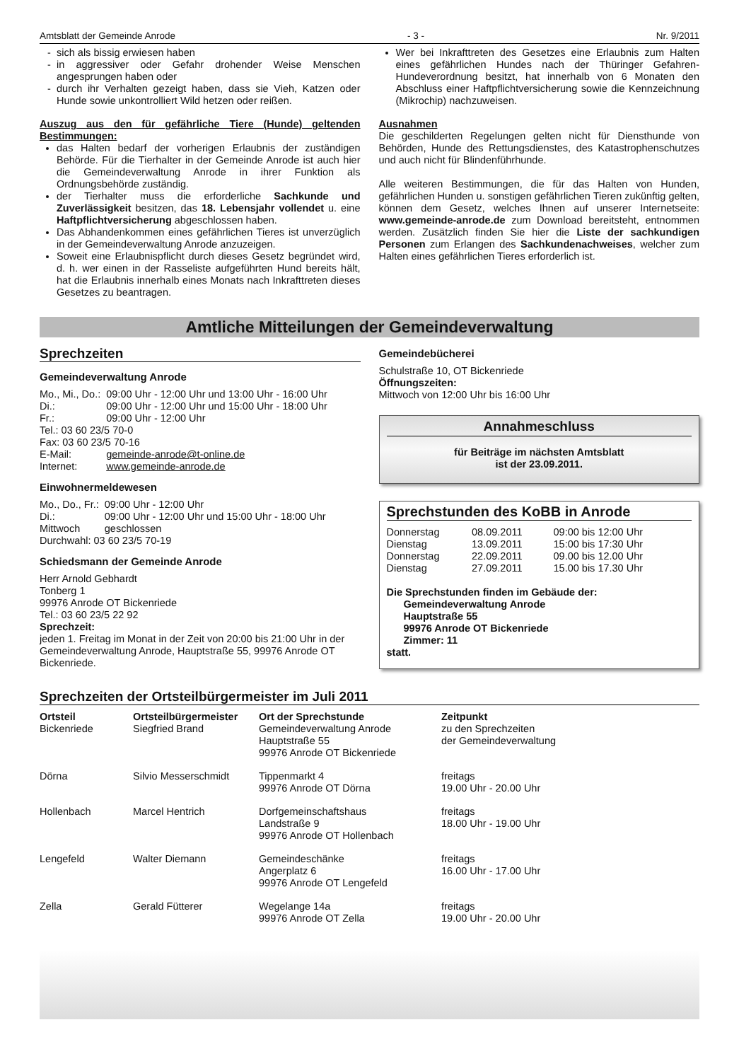Amtsblatt der Gemeinde Anrode - 3 - Nr. 9/2011
sich als bissig erwiesen haben
in aggressiver oder Gefahr drohender Weise Menschen angesprungen haben oder
durch ihr Verhalten gezeigt haben, dass sie Vieh, Katzen oder Hunde sowie unkontrolliert Wild hetzen oder reißen.
Auszug aus den für gefährliche Tiere (Hunde) geltenden Bestimmungen:
das Halten bedarf der vorherigen Erlaubnis der zuständigen Behörde. Für die Tierhalter in der Gemeinde Anrode ist auch hier die Gemeindeverwaltung Anrode in ihrer Funktion als Ordnungsbehörde zuständig.
der Tierhalter muss die erforderliche Sachkunde und Zuverlässigkeit besitzen, das 18. Lebensjahr vollendet u. eine Haftpflichtversicherung abgeschlossen haben.
Das Abhandenkommen eines gefährlichen Tieres ist unverzüglich in der Gemeindeverwaltung Anrode anzuzeigen.
Soweit eine Erlaubnispflicht durch dieses Gesetz begründet wird, d. h. wer einen in der Rasseliste aufgeführten Hund bereits hält, hat die Erlaubnis innerhalb eines Monats nach Inkrafttreten dieses Gesetzes zu beantragen.
Wer bei Inkrafttreten des Gesetzes eine Erlaubnis zum Halten eines gefährlichen Hundes nach der Thüringer Gefahren- Hundeverordnung besitzt, hat innerhalb von 6 Monaten den Abschluss einer Haftpflichtversicherung sowie die Kennzeichnung (Mikrochip) nachzuweisen.
Ausnahmen
Die geschilderten Regelungen gelten nicht für Diensthunde von Behörden, Hunde des Rettungsdienstes, des Katastrophenschutzes und auch nicht für Blindenführhunde.
Alle weiteren Bestimmungen, die für das Halten von Hunden, gefährlichen Hunden u. sonstigen gefährlichen Tieren zukünftig gelten, können dem Gesetz, welches Ihnen auf unserer Internetseite: www.gemeinde-anrode.de zum Download bereitsteht, entnommen werden. Zusätzlich finden Sie hier die Liste der sachkundigen Personen zum Erlangen des Sachkundenachweises, welcher zum Halten eines gefährlichen Tieres erforderlich ist.
Amtliche Mitteilungen der Gemeindeverwaltung
Sprechzeiten
Gemeindeverwaltung Anrode
| Mo., Mi., Do.: | 09:00 Uhr - 12:00 Uhr und 13:00 Uhr - 16:00 Uhr |
| Di.: | 09:00 Uhr - 12:00 Uhr und 15:00 Uhr - 18:00 Uhr |
| Fr.: | 09:00 Uhr - 12:00 Uhr |
| Tel.: 03 60 23/5 70-0 | |
| Fax: 03 60 23/5 70-16 | |
| E-Mail: | gemeinde-anrode@t-online.de |
| Internet: | www.gemeinde-anrode.de |
Einwohnermeldewesen
| Mo., Do., Fr.: | 09:00 Uhr - 12:00 Uhr |
| Di.: | 09:00 Uhr - 12:00 Uhr und 15:00 Uhr - 18:00 Uhr |
| Mittwoch | geschlossen |
| Durchwahl: 03 60 23/5 70-19 | |
Schiedsmann der Gemeinde Anrode
Herr Arnold Gebhardt
Tonberg 1
99976 Anrode OT Bickenriede
Tel.: 03 60 23/5 22 92
Sprechzeit:
jeden 1. Freitag im Monat in der Zeit von 20:00 bis 21:00 Uhr in der Gemeindeverwaltung Anrode, Hauptstraße 55, 99976 Anrode OT Bickenriede.
Gemeindebücherei
Schulstraße 10, OT Bickenriede
Öffnungszeiten:
Mittwoch von 12:00 Uhr bis 16:00 Uhr
Annahmeschluss
für Beiträge im nächsten Amtsblatt
ist der 23.09.2011.
Sprechstunden des KoBB in Anrode
| Donnerstag | 08.09.2011 | 09:00 bis 12:00 Uhr |
| Dienstag | 13.09.2011 | 15:00 bis 17:30 Uhr |
| Donnerstag | 22.09.2011 | 09.00 bis 12.00 Uhr |
| Dienstag | 27.09.2011 | 15.00 bis 17.30 Uhr |
Die Sprechstunden finden im Gebäude der:
Gemeindeverwaltung Anrode
Hauptstraße 55
99976 Anrode OT Bickenriede
Zimmer: 11
statt.
Sprechzeiten der Ortsteilbürgermeister im Juli 2011
| Ortsteil | Ortsteilbürgermeister | Ort der Sprechstunde | Zeitpunkt |
| --- | --- | --- | --- |
| Bickenriede | Siegfried Brand | Gemeindeverwaltung Anrode Hauptstraße 55 99976 Anrode OT Bickenriede | zu den Sprechzeiten der Gemeindeverwaltung |
| Dörna | Silvio Messerschmidt | Tippenmarkt 4 99976 Anrode OT Dörna | freitags 19.00 Uhr - 20.00 Uhr |
| Hollenbach | Marcel Hentrich | Dorfgemeinschaftshaus Landstraße 9 99976 Anrode OT Hollenbach | freitags 18.00 Uhr - 19.00 Uhr |
| Lengefeld | Walter Diemann | Gemeindeschänke Angerplatz 6 99976 Anrode OT Lengefeld | freitags 16.00 Uhr - 17.00 Uhr |
| Zella | Gerald Fütterer | Wegelange 14a 99976 Anrode OT Zella | freitags 19.00 Uhr - 20.00 Uhr |